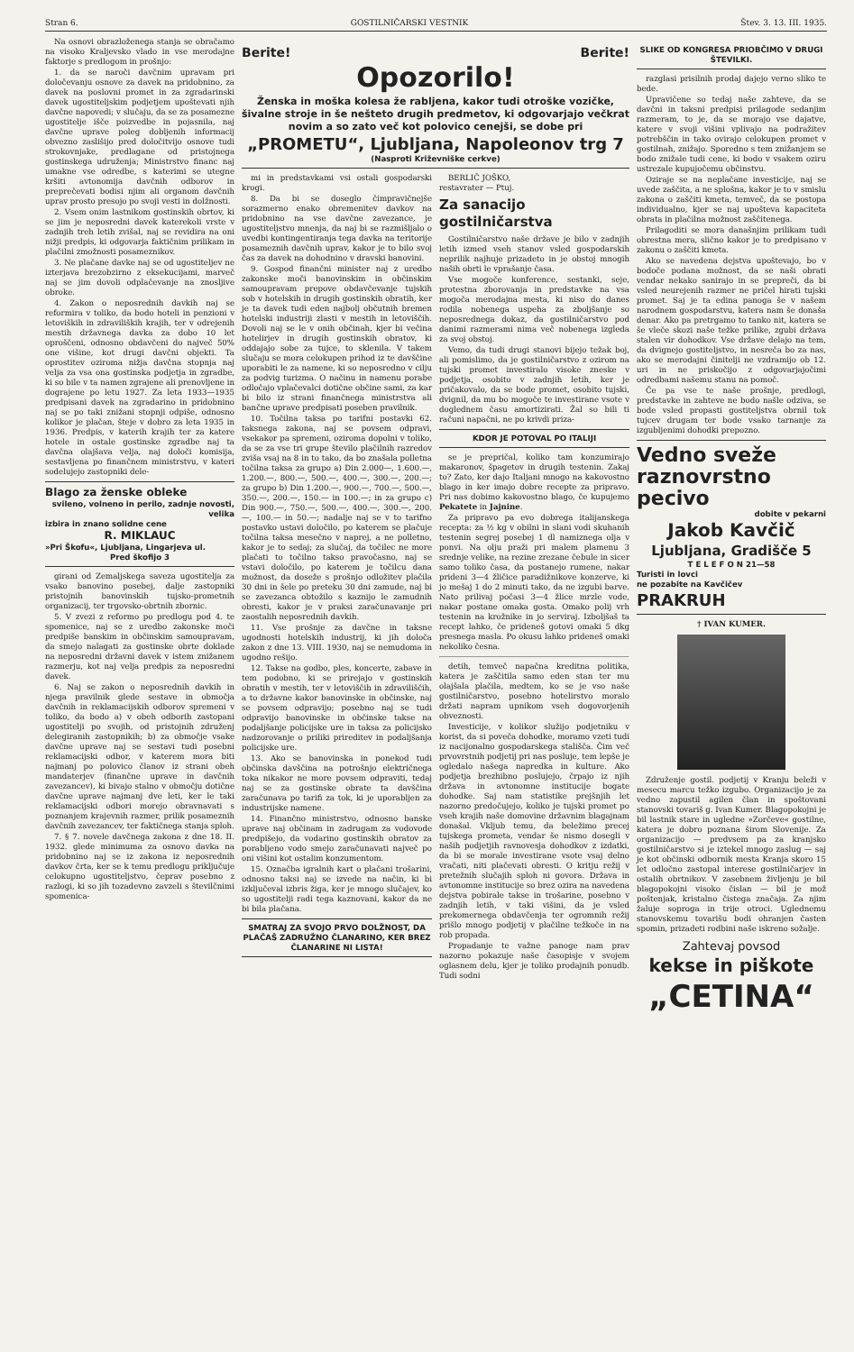Stran 6. GOSTILNIČARSKI VESTNIK Štev. 3. 13. III. 1935.
Na osnovi obrazloženega stanja se obračamo na visoko Kraljevsko vlado in vse merodajne faktorje s predlogom in prošnjo:
1. da se naroči davčnim upravam pri določevanju osnove za davek na pridobnino, za davek na poslovni promet in za zgradarinski davek ugostiteljskim podjetjem upoštevati njih davčne napovedi; v slučaju, da se za posamezne ugostitelje išče poizvedbe in pojasnila, naj davčne uprave poleg dobljenih informacij obvezno zaslišijo pred določitvijo osnove tudi strokovnjake, predlagane od pristojnega gostinskega udruženja; Ministrstvo financ naj umakne vse odredbe, s katerimi se utegne kršiti avtonomija davčnih odborov in preprečevati bodisi njim ali organom davčnih uprav prosto presojo po svoji vesti in dolžnosti.
2. Vsem onim lastnikom gostinskih obrtov, ki se jim je neposredni davek katerekoli vrste v zadnjih treh letih zvišal, naj se revidira na oni nižji predpis, ki odgovarja faktičnim prilikam in plačilni zmožnosti posameznikov.
3. Ne plačane davke naj se od ugostiteljev ne izterjava brezobzirno z eksekucijami, marveč naj se jim dovoli odplačevanje na znosljive obroke.
4. Zakon o neposrednih davkih naj se reformira v toliko, da bodo hoteli in penzioni v letoviških in zdraviliških krajih, ter v odrejenih mestih državnega davka za dobo 10 let oproščeni, odnosno obdavčeni do največ 50% one višine, kot drugi davčni objekti. Ta oprostitev oziroma nižja davčna stopnja naj velja za vsa ona gostinska podjetja in zgradbe, ki so bile v ta namen zgrajene ali prenovljene in dograjene po letu 1927. Za leta 1933—1935 predpisani davek na zgradarino in pridobnino naj se po taki znižani stopnji odpiše, odnosno kolikor je plačan, šteje v dobro za leta 1935 in 1936. Predpis, v katerih krajih ter za katere hotele in ostale gostinske zgradbe naj ta davčna olajšava velja, naj določi komisija, sestavljena po finančnem ministrstvu, v kateri sodelujejo zastopniki dele-
Blago za ženske obleke
svileno, volneno in perilo, zadnje novosti, velika
izbira in znano solidne cene
R. MIKLAUC
»Pri Škofu«, Ljubljana, Lingarjeva ul.
Pred škofijo 3
girani od Zemaljskega saveza ugostitelja za vsako banovino posebej, dalje zastopniki pristojnih banovinskih tujsko-prometnih organizacij, ter trgovsko-obrtnih zbornic.
5. V zvezi z reformo po predlogu pod 4. te spomenice, naj se z uredbo zakonske moči predpiše banskim in občinskim samoupravam, da smejo nalagati za gostinske obrte doklade na neposredni državni davek v istem znižanem razmerju, kot naj velja predpis za neposredni davek.
6. Naj se zakon o neposrednih davkih in njega pravilnik glede sestave in območja davčnih in reklamacijskih odborov spremeni v toliko, da bodo a) v obeh odborih zastopani ugostitelji po svojih, od pristojnih združenj delegiranih zastopnikih; b) za območje vsake davčne uprave naj se sestavi tudi posebni reklamacijski odbor, v katerem mora biti najmanj po polovico članov iz strani obeh mandaterjev (finančne uprave in davčnih zavezancev), ki bivajo stalno v območju dotične davčne uprave najmanj dve leti, ker le taki reklamacijski odbori morejo obravnavati s poznanjem krajevnih razmer, prilik posameznih davčnih zavezancev, ter faktičnega stanja sploh.
7. § 7. novele davčnega zakona z dne 18. II. 1932. glede minimuma za osnovo davka na pridobnino naj se iz zakona iz neposrednih davkov črta, ker se k temu predlogu priključuje celokupno ugostiteljstvo, čeprav posebno z razlogi, ki so jih tozadevno zavzeli s številčnimi spomenica-
Berite! Berite!
Opozorilo!
Ženska in moška kolesa že rabljena, kakor tudi otroške vozičke, šivalne stroje in še nešteto drugih predmetov, ki odgovarjajo večkrat novim a so zato več kot polovico cenejši, se dobe pri
„PROMETU“, Ljubljana, Napoleonov trg 7
(Nasproti Križevniške cerkve)
mi in predstavkami vsi ostali gospodarski krogi.
8. Da bi se doseglo čimpravičnejše sorazmerno enako obremenitev davkov na pridobnino na vse davčne zavezance, je ugostiteljstvo mnenja, da naj bi se razmišljalo o uvedbi kontingentiranja tega davka na teritorije posameznih davčnih uprav, kakor je to bilo svoj čas za davek na dohodnino v dravski banovini.
9. Gospod finančni minister naj z uredbo zakonske moči banovinskim in občinskim samoupravam prepove obdavčevanje tujskih sob v hotelskih in drugih gostinskih obratih, ker je ta davek tudi eden najbolj občutnih bremen hotelski industriji zlasti v mestih in letoviščih. Dovoli naj se le v onih občinah, kjer bi večina hotelirjev in drugih gostinskih obratov, ki oddajajo sobe za tujce, to sklenila. V takem slučaju se mora celokupen prihod iz te davščine uporabiti le za namene, ki so neposredno v cilju za podvig turizma. O načinu in namenu porabe odločajo vplačevalci dotične občine sami, za kar bi bilo iz strani finančnega ministrstva ali bančne uprave predpisati poseben pravilnik.
10. Točilna taksa po tarifni postavki 62. taksnega zakona, naj se povsem odpravi, vsekakor pa spremeni, oziroma dopolni v toliko, da se za vse tri grupe število plačilnih razredov zviša vsaj na 8 in to tako, da bo znašala polletna točilna taksa za grupo a) Din 2.000—, 1.600.—, 1.200.—, 800.—, 500.—, 400.—, 300.—, 200.—; za grupo b) Din 1.200.—, 900.—, 700.—, 500.—, 350.—, 200.—, 150.— in 100.—; in za grupo c) Din 900.—, 750.—, 500.—, 400.—, 300.—, 200.—, 100.— in 50.—; nadalje naj se v to tarifno postavko ustavi določilo, po katerem se plačuje točilna taksa mesečno v naprej, a ne polletno, kakor je to sedaj; za slučaj, da točilec ne more plačati to točilno takso pravočasno, naj se vstavi določilo, po katerem je točilcu dana možnost, da doseže s prošnjo odložitev plačila 30 dni in šele po preteku 30 dni zamude, naj bi se zavezanca obtožilo s kaznijo le zamudnih obresti, kakor je v praksi zaračunavanje pri zaostalih neposrednih davkih.
11. Vse prošnje za davčne in taksne ugodnosti hotelskih industrij, ki jih določa zakon z dne 13. VIII. 1930, naj se nemudoma in ugodno rešijo.
12. Takse na godbo, ples, koncerte, zabave in tem podobno, ki se prirejajo v gostinskih obratih v mestih, ter v letoviščih in zdraviliščih, a to državne kakor banovinske in občinske, naj se povsem odpravijo; posebno naj se tudi odpravijo banovinske in občinske takse na podaljšanje policijske ure in taksa za policijsko nadzorovanje o priliki prireditev in podaljšanja policijske ure.
13. Ako se banovinska in ponekod tudi občinska davščina na potrošnjo električnega toka nikakor ne more povsem odpraviti, tedaj naj se za gostinske obrate ta davščina zaračunava po tarifi za tok, ki je uporabljen za industrijske namene.
14. Finančno ministrstvo, odnosno banske uprave naj občinam in zadrugam za vodovode predpišejo, da vodarino gostinskih obratov za porabljeno vodo smejo zaračunavati največ po oni višini kot ostalim konzumentom.
15. Označba igralnih kart o plačani trošarini, odnosno taksi naj se izvede na način, ki bi izključeval izbris žiga, ker je mnogo slučajev, ko so ugostitelji radi tega kaznovani, kakor da ne bi bila plačana.
SMATRAJ ZA SVOJO PRVO DOLŽNOST, DA PLAČAŠ ZADRUŽNO ČLANARINO, KER BREZ ČLANARINE NI LISTA!
BERLIČ JOŠKO,
restavrater — Ptuj.
Za sanacijo gostilničarstva
Gostilničarstvo naše države je bilo v zadnjih letih izmed vseh stanov vsled gospodarskih neprilik najhuje prizadeto in je obstoj mnogih naših obrti le vprašanje časa.
Vse mogoče konference, sestanki, seje, protestna zborovanja in predstavke na vsa mogoča merodajna mesta, ki niso do danes rodila nobenega uspeha za zboljšanje so neposrednega dokaz, da gostilničarstvo pod danimi razmerami nima več nobenega izgleda za svoj obstoj.
Vemo, da tudi drugi stanovi bijejo težak boj, ali pomislimo, da je gostilničarstvo z ozirom na tujski promet investiralo visoke zneske v podjetja, osobito v zadnjih letih, ker je pričakovalo, da se bode promet, osobito tujski, dvignil, da mu bo mogoče te investirane vsote v doglednem času amortizirati. Žal so bili ti računi napačni, ne po krivdi priza-
KDOR JE POTOVAL PO ITALIJI
se je prepričal, koliko tam konzumirajo makaronov, špagetov in drugih testenin. Zakaj to? Zato, ker dajo Italjani mnogo na kakovostno blago in ker imajo dobre recepte za pripravo. Pri nas dobimo kakovostno blago, če kupujemo Pekatete in Jajnine.
Za pripravo pa evo dobrega italijanskega recepta: za ½ kg v obilni in slani vodi skuhanih testenin segrej posebej 1 dl namiznega olja v ponvi. Na olju praži pri malem plamenu 3 srednje velike, na rezine zrezane čebule in sicer samo toliko časa, da postanejo rumene, nakar prideni 3—4 žličice paradižnikove konzerve, ki jo mešaj 1 do 2 minuti tako, da ne izgubi barve. Nato prilivaj počasi 3—4 žlice mrzle vode, nakar postane omaka gosta. Omako polij vrh testenin na krožnike in jo serviraj. Izboljšaš ta recept lahko, če prideneš gotovi omaki 5 dkg presnega masla. Po okusu lahko prideneš omaki nekoliko česna.
detih, temveč napačna kreditna politika, katera je zaščitila samo eden stan ter mu olajšala plačila, medtem, ko se je vso naše gostilničarstvo, posebno hotelirstvo moralo držati napram upnikom vseh dogovorjenih obveznosti.
Investicije, v kolikor služijo podjetniku v korist, da si poveča dohodke, moramo vzeti tudi iz nacijonalno gospodarskega stališča. Čim več prvovrstnih podjetij pri nas posluje, tem lepše je ogledalo našega napredka in kulture. Ako podjetja brezhibno poslujejo, črpajo iz njih država in avtonomne institucije bogate dohodke. Saj nam statistike prejšnjih let nazorno predočujejo, koliko je tujski promet po vseh krajih naše domovine državnim blagajnam donašal. Vkljub temu, da beležimo precej tujskega prometa, vendar še nismo dosegli v naših podjetjih ravnovesja dohodkov z izdatki, da bi se morale investirane vsote vsaj delno vračati, niti plačevati obresti. O kritju režij v pretežnih slučajih sploh ni govora. Država in avtonomne institucije so brez ozira na navedena dejstva pobirale takse in trošarine, posebno v zadnjih letih, v taki višini, da je vsled prekomernega obdavčenja ter ogromnih režij prišlo mnogo podjetij v plačilne težkoče in na rob propada.
Propadanje te važne panoge nam prav nazorno pokazuje naše časopisje v svojem oglasnem delu, kjer je toliko prodajnih ponudb. Tudi sodni
SLIKE OD KONGRESA PRIOBČIMO V DRUGI ŠTEVILKI.
razglasi prisilnih prodaj dajejo verno sliko te bede.
Upravičene so tedaj naše zahteve, da se davčni in taksni predpisi prilagode sedanjim razmeram, to je, da se morajo vse dajatve, katere v svoji višini vplivajo na podražitev potrebščin in tako ovirajo celokupen promet v gostilnah, znižajo. Sporedno s tem znižanjem se bodo znižale tudi cene, ki bodo v vsakem oziru ustrezale kupujočemu občinstvu.
Oziraje se na neplačane investicije, naj se uvede zaščita, a ne splošna, kakor je to v smislu zakona o zaščiti kmeta, temveč, da se postopa individualno, kjer se naj upošteva kapaciteta obrata in plačilna možnost zaščitenega.
Prilagoditi se mora današnjim prilikam tudi obrestna mera, slično kakor je to predpisano v zakonu o zaščiti kmeta.
Ako se navedena dejstva upoštevajo, bo v bodoče podana možnost, da se naši obrati vendar nekako sanirajo in se prepreči, da bi vsled neurejenih razmer ne pričel hirati tujski promet. Saj je ta edina panoga še v našem narodnem gospodarstvu, katera nam še donaša denar. Ako pa pretrgamo to tanko nit, katera se še vleče skozi naše težke prilike, zgubi država stalen vir dohodkov. Vse države delajo na tem, da dvignejo gostiteljstvo, in nesreča bo za nas, ako se merodajni činitelji ne vzdramijo ob 12. uri in ne priskočijo z odgovarjajočimi odredbami našemu stanu na pomoč.
Če pa vse te naše prošnje, predlogi, predstavke in zahteve ne bodo našle odziva, se bode vsled propasti gostiteljstva obrnil tok tujcev drugam ter bode vsako tarnanje za izgubljenimi dohodki prepozno.
Vedno sveže raznovrstno pecivo
dobite v pekarni
Jakob Kavčič
Ljubljana, Gradišče 5
T E L E F O N 21—58
Turisti in lovci
ne pozabite na Kavčičev PRAKRUH
† IVAN KUMER.
Združenje gostil. podjetij v Kranju beleži v mesecu marcu težko izgubo. Organizacijo je za vedno zapustil agilen član in spoštovani stanovski tovariš g. Ivan Kumer. Blagopokojni je bil lastnik stare in ugledne »Zorčeve« gostilne, katera je dobro poznana širom Slovenije. Za organizacijo — predvsem pa za kranjsko gostilničarstvo si je iztekel mnogo zaslug — saj je kot občinski odbornik mesta Kranja skoro 15 let odločno zastopal interese gostilničarjev in ostalih obrtnikov. V zasebnem življenju je bil blagopokojni visoko čislan — bil je mož poštenjak, kristalno čistega značaja. Za njim žaluje soproga in trije otroci. Uglednemu stanovskemu tovarišu bodi ohranjen časten spomin, prizadeti rodbini naše iskreno sožalje.
Zahtevaj povsod
kekse in piškote
„CETINA“